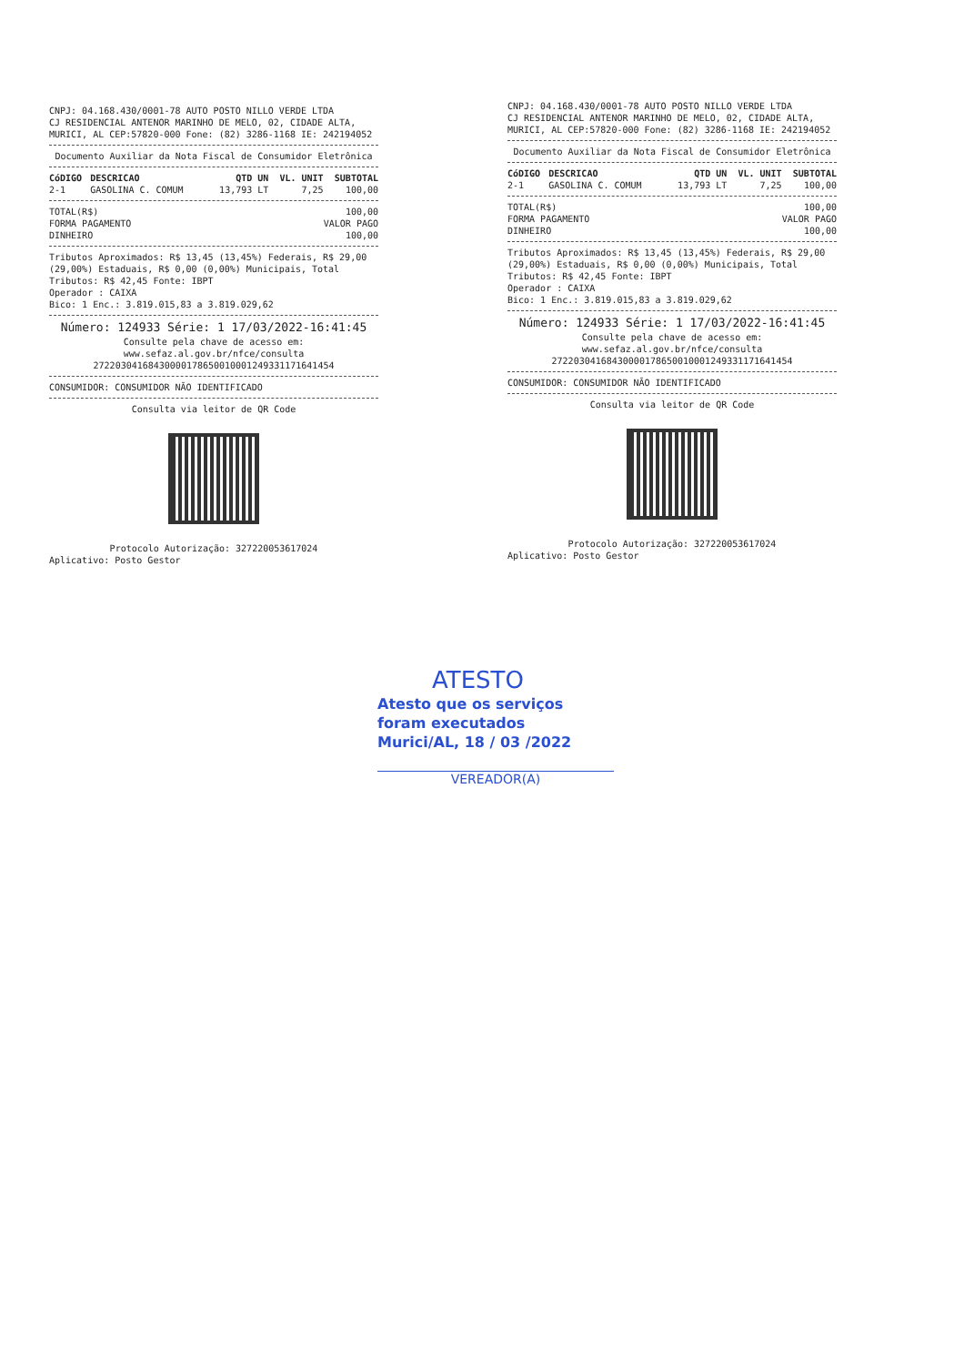CNPJ: 04.168.430/0001-78 AUTO POSTO NILLO VERDE LTDA
CJ RESIDENCIAL ANTENOR MARINHO DE MELO, 02, CIDADE ALTA,
MURICI, AL CEP:57820-000 Fone: (82) 3286-1168 IE: 242194052
Documento Auxiliar da Nota Fiscal de Consumidor Eletrônica
| CóDIGO | DESCRICAO | QTD UN | VL. UNIT | SUBTOTAL |
| --- | --- | --- | --- | --- |
| 2-1 | GASOLINA C. COMUM | 13,793 LT | 7,25 | 100,00 |
| TOTAL(R$) | 100,00 |
| FORMA PAGAMENTO | VALOR PAGO |
| DINHEIRO | 100,00 |
Tributos Aproximados: R$ 13,45 (13,45%) Federais, R$ 29,00 (29,00%) Estaduais, R$ 0,00 (0,00%) Municipais, Total Tributos: R$ 42,45 Fonte: IBPT
Operador : CAIXA
Bico: 1 Enc.: 3.819.015,83 a 3.819.029,62
Número: 124933 Série: 1 17/03/2022-16:41:45
Consulte pela chave de acesso em:
www.sefaz.al.gov.br/nfce/consulta
27220304168430000178650010001249331171641454
CONSUMIDOR: CONSUMIDOR NÃO IDENTIFICADO
Consulta via leitor de QR Code
Protocolo Autorização: 327220053617024
Aplicativo: Posto Gestor
CNPJ: 04.168.430/0001-78 AUTO POSTO NILLO VERDE LTDA
CJ RESIDENCIAL ANTENOR MARINHO DE MELO, 02, CIDADE ALTA,
MURICI, AL CEP:57820-000 Fone: (82) 3286-1168 IE: 242194052
Documento Auxiliar da Nota Fiscal de Consumidor Eletrônica
| CóDIGO | DESCRICAO | QTD UN | VL. UNIT | SUBTOTAL |
| --- | --- | --- | --- | --- |
| 2-1 | GASOLINA C. COMUM | 13,793 LT | 7,25 | 100,00 |
| TOTAL(R$) | 100,00 |
| FORMA PAGAMENTO | VALOR PAGO |
| DINHEIRO | 100,00 |
Tributos Aproximados: R$ 13,45 (13,45%) Federais, R$ 29,00 (29,00%) Estaduais, R$ 0,00 (0,00%) Municipais, Total Tributos: R$ 42,45 Fonte: IBPT
Operador : CAIXA
Bico: 1 Enc.: 3.819.015,83 a 3.819.029,62
Número: 124933 Série: 1 17/03/2022-16:41:45
Consulte pela chave de acesso em:
www.sefaz.al.gov.br/nfce/consulta
27220304168430000178650010001249331171641454
CONSUMIDOR: CONSUMIDOR NÃO IDENTIFICADO
Consulta via leitor de QR Code
Protocolo Autorização: 327220053617024
Aplicativo: Posto Gestor
ATESTO
Atesto que os serviços
foram executados
Murici/AL, 18 / 03 /2022
VEREADOR(A)